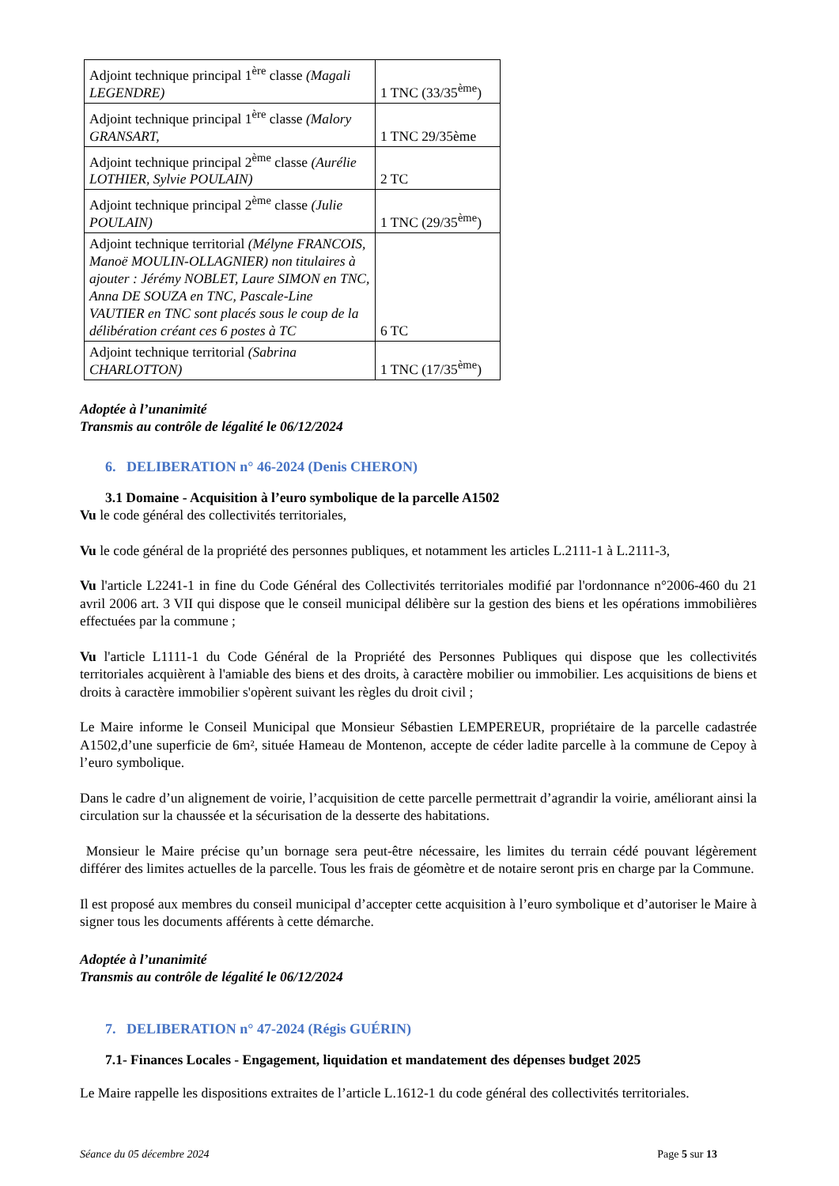| Adjoint technique principal 1<sup>ère</sup> classe (Magali LEGENDRE) | 1 TNC (33/35<sup>ème</sup>) |
| Adjoint technique principal 1<sup>ère</sup> classe (Malory GRANSART, | 1 TNC 29/35ème |
| Adjoint technique principal 2<sup>ème</sup> classe (Aurélie LOTHIER, Sylvie POULAIN) | 2 TC |
| Adjoint technique principal 2<sup>ème</sup> classe (Julie POULAIN) | 1 TNC (29/35<sup>ème</sup>) |
| Adjoint technique territorial (Mélyne FRANCOIS, Manoë MOULIN-OLLAGNIER) non titulaires à ajouter : Jérémy NOBLET, Laure SIMON en TNC, Anna DE SOUZA en TNC, Pascale-Line VAUTIER en TNC sont placés sous le coup de la délibération créant ces 6 postes à TC | 6 TC |
| Adjoint technique territorial (Sabrina CHARLOTTON) | 1 TNC (17/35<sup>ème</sup>) |
Adoptée à l’unanimité
Transmis au contrôle de légalité le 06/12/2024
6. DELIBERATION n° 46-2024 (Denis CHERON)
3.1 Domaine - Acquisition à l’euro symbolique de la parcelle A1502
Vu le code général des collectivités territoriales,
Vu le code général de la propriété des personnes publiques, et notamment les articles L.2111-1 à L.2111-3,
Vu l'article L2241-1 in fine du Code Général des Collectivités territoriales modifié par l'ordonnance n°2006-460 du 21 avril 2006 art. 3 VII qui dispose que le conseil municipal délibère sur la gestion des biens et les opérations immobilières effectuées par la commune ;
Vu l'article L1111-1 du Code Général de la Propriété des Personnes Publiques qui dispose que les collectivités territoriales acquièrent à l'amiable des biens et des droits, à caractère mobilier ou immobilier. Les acquisitions de biens et droits à caractère immobilier s'opèrent suivant les règles du droit civil ;
Le Maire informe le Conseil Municipal que Monsieur Sébastien LEMPEREUR, propriétaire de la parcelle cadastrée A1502,d’une superficie de 6m², située Hameau de Montenon, accepte de céder ladite parcelle à la commune de Cepoy à l’euro symbolique.
Dans le cadre d’un alignement de voirie, l’acquisition de cette parcelle permettrait d’agrandir la voirie, améliorant ainsi la circulation sur la chaussée et la sécurisation de la desserte des habitations.
Monsieur le Maire précise qu’un bornage sera peut-être nécessaire, les limites du terrain cédé pouvant légèrement différer des limites actuelles de la parcelle. Tous les frais de géomètre et de notaire seront pris en charge par la Commune.
Il est proposé aux membres du conseil municipal d’accepter cette acquisition à l’euro symbolique et d’autoriser le Maire à signer tous les documents afférents à cette démarche.
Adoptée à l’unanimité
Transmis au contrôle de légalité le 06/12/2024
7. DELIBERATION n° 47-2024 (Régis GUÉRIN)
7.1- Finances Locales - Engagement, liquidation et mandatement des dépenses budget 2025
Le Maire rappelle les dispositions extraites de l’article L.1612-1 du code général des collectivités territoriales.
Séance du 05 décembre 2024 Page 5 sur 13